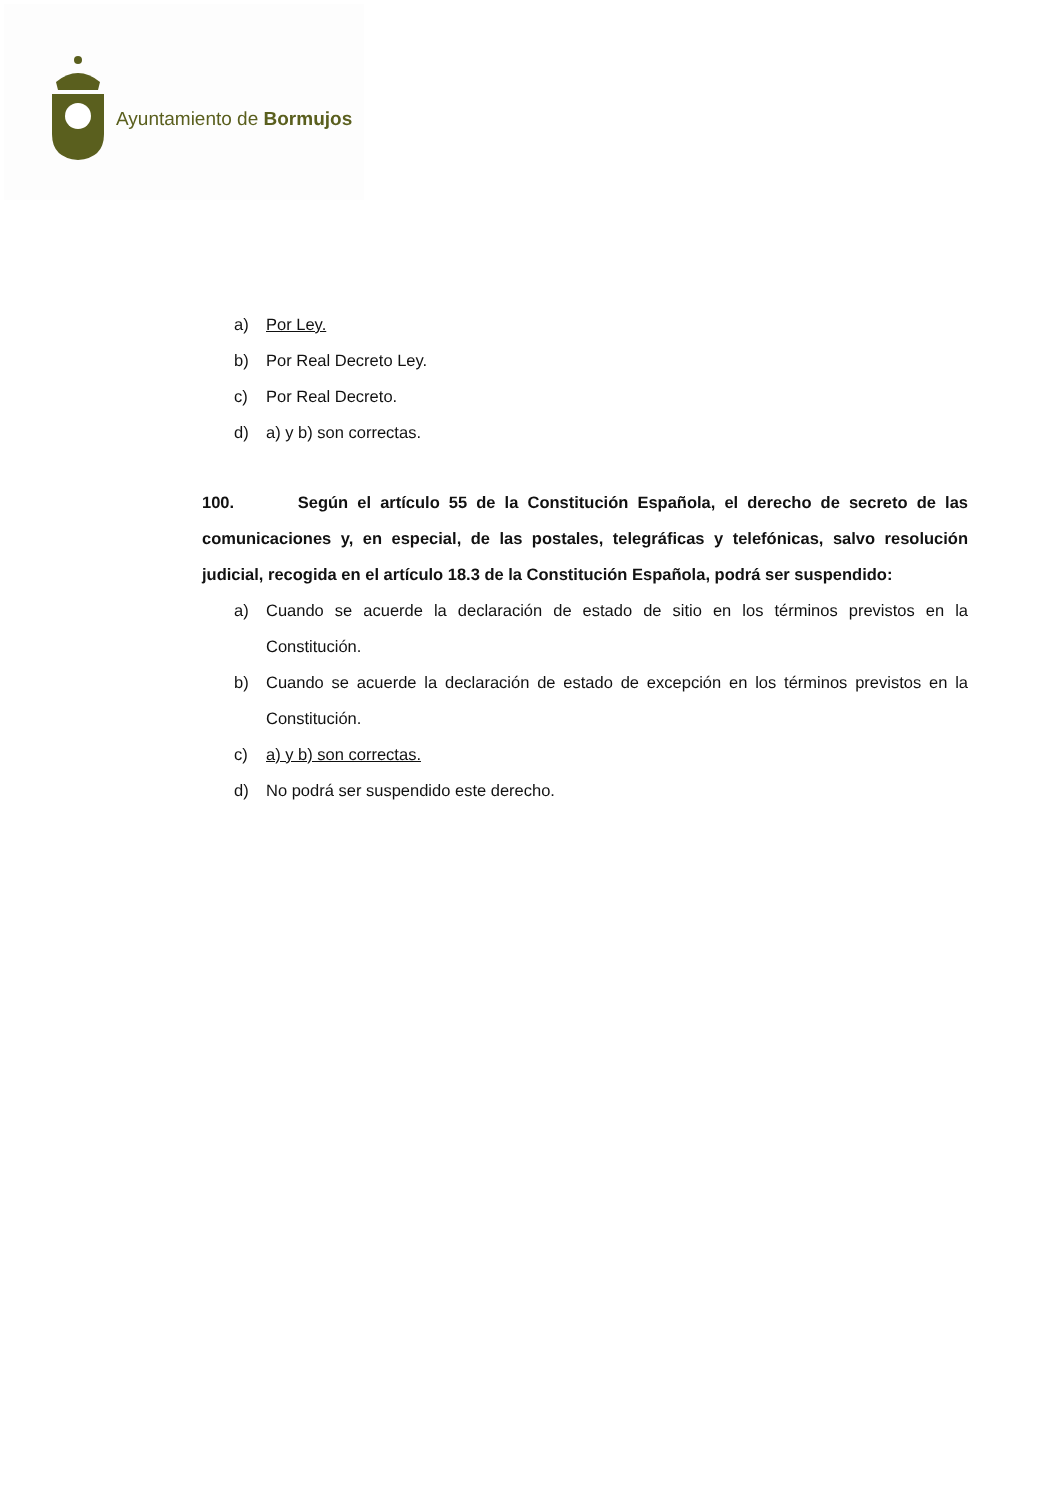Ayuntamiento de Bormujos
a) Por Ley.
b) Por Real Decreto Ley.
c) Por Real Decreto.
d) a) y b) son correctas.
100. Según el artículo 55 de la Constitución Española, el derecho de secreto de las comunicaciones y, en especial, de las postales, telegráficas y telefónicas, salvo resolución judicial, recogida en el artículo 18.3 de la Constitución Española, podrá ser suspendido:
a) Cuando se acuerde la declaración de estado de sitio en los términos previstos en la Constitución.
b) Cuando se acuerde la declaración de estado de excepción en los términos previstos en la Constitución.
c) a) y b) son correctas.
d) No podrá ser suspendido este derecho.